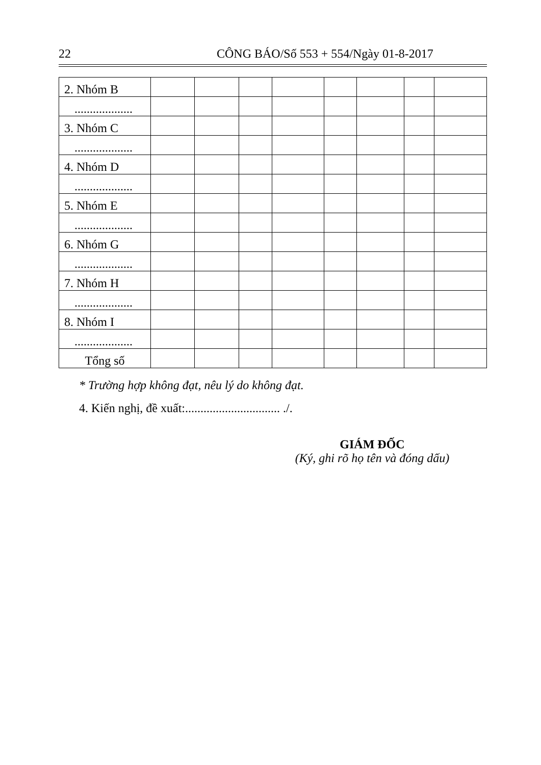22 CÔNG BÁO/Số 553 + 554/Ngày 01-8-2017
| 2. Nhóm B | | | | | | | | |
| ................... | | | | | | | | |
| 3. Nhóm C | | | | | | | | |
| ................... | | | | | | | | |
| 4. Nhóm D | | | | | | | | |
| ................... | | | | | | | | |
| 5. Nhóm E | | | | | | | | |
| ................... | | | | | | | | |
| 6. Nhóm G | | | | | | | | |
| ................... | | | | | | | | |
| 7. Nhóm H | | | | | | | | |
| ................... | | | | | | | | |
| 8. Nhóm I | | | | | | | | |
| ................... | | | | | | | | |
| Tổng số | | | | | | | | |
* Trường hợp không đạt, nêu lý do không đạt.
4. Kiến nghị, đề xuất:............................... ./.
GIÁM ĐỐC
(Ký, ghi rõ họ tên và đóng dấu)